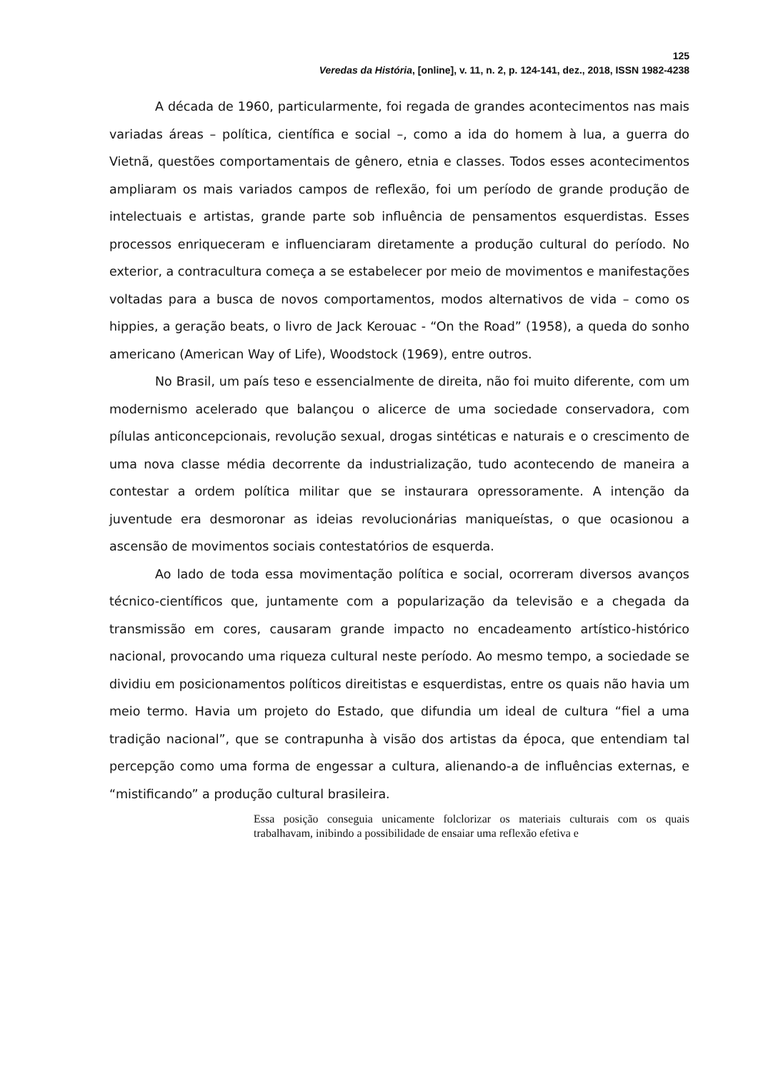125
Veredas da História, [online], v. 11, n. 2, p. 124-141, dez., 2018, ISSN 1982-4238
A década de 1960, particularmente, foi regada de grandes acontecimentos nas mais variadas áreas – política, científica e social –, como a ida do homem à lua, a guerra do Vietnã, questões comportamentais de gênero, etnia e classes. Todos esses acontecimentos ampliaram os mais variados campos de reflexão, foi um período de grande produção de intelectuais e artistas, grande parte sob influência de pensamentos esquerdistas. Esses processos enriqueceram e influenciaram diretamente a produção cultural do período. No exterior, a contracultura começa a se estabelecer por meio de movimentos e manifestações voltadas para a busca de novos comportamentos, modos alternativos de vida – como os hippies, a geração beats, o livro de Jack Kerouac - “On the Road” (1958), a queda do sonho americano (American Way of Life), Woodstock (1969), entre outros.
No Brasil, um país teso e essencialmente de direita, não foi muito diferente, com um modernismo acelerado que balançou o alicerce de uma sociedade conservadora, com pílulas anticoncepcionais, revolução sexual, drogas sintéticas e naturais e o crescimento de uma nova classe média decorrente da industrialização, tudo acontecendo de maneira a contestar a ordem política militar que se instaurara opressoramente. A intenção da juventude era desmoronar as ideias revolucionárias maniqueístas, o que ocasionou a ascensão de movimentos sociais contestatórios de esquerda.
Ao lado de toda essa movimentação política e social, ocorreram diversos avanços técnico-científicos que, juntamente com a popularização da televisão e a chegada da transmissão em cores, causaram grande impacto no encadeamento artístico-histórico nacional, provocando uma riqueza cultural neste período. Ao mesmo tempo, a sociedade se dividiu em posicionamentos políticos direitistas e esquerdistas, entre os quais não havia um meio termo. Havia um projeto do Estado, que difundia um ideal de cultura “fiel a uma tradição nacional”, que se contrapunha à visão dos artistas da época, que entendiam tal percepção como uma forma de engessar a cultura, alienando-a de influências externas, e “mistificando” a produção cultural brasileira.
Essa posição conseguia unicamente folclorizar os materiais culturais com os quais trabalhavam, inibindo a possibilidade de ensaiar uma reflexão efetiva e